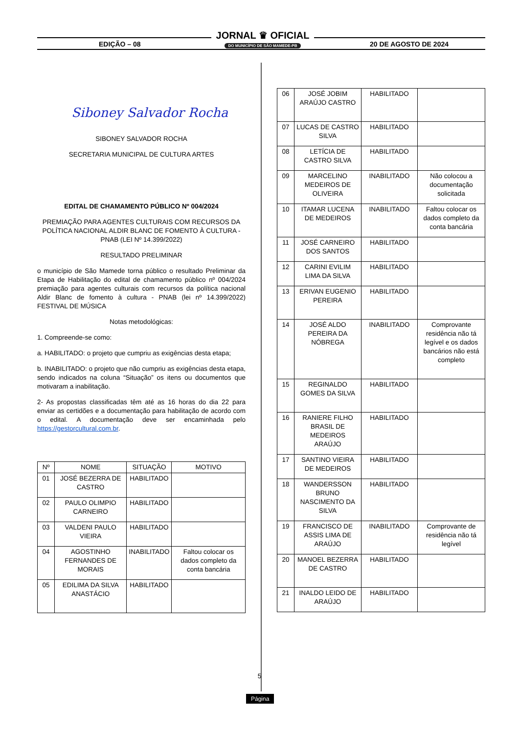EDIÇÃO – 08 20 DE AGOSTO DE 2024
JORNAL ♛ OFICIAL
DO MUNICÍPIO DE SÃO MAMEDE-PB
Siboney Salvador Rocha
SIBONEY SALVADOR ROCHA
SECRETARIA MUNICIPAL DE CULTURA ARTES
EDITAL DE CHAMAMENTO PÚBLICO Nº 004/2024
PREMIAÇÃO PARA AGENTES CULTURAIS COM RECURSOS DA POLÍTICA NACIONAL ALDIR BLANC DE FOMENTO À CULTURA - PNAB (LEI Nº 14.399/2022)
RESULTADO PRELIMINAR
o município de São Mamede torna público o resultado Preliminar da Etapa de Habilitação do edital de chamamento público nº 004/2024 premiação para agentes culturais com recursos da política nacional Aldir Blanc de fomento à cultura - PNAB (lei nº 14.399/2022) FESTIVAL DE MÚSICA
Notas metodológicas:
1. Compreende-se como:
a. HABILITADO: o projeto que cumpriu as exigências desta etapa;
b. INABILITADO: o projeto que não cumpriu as exigências desta etapa, sendo indicados na coluna “Situação” os itens ou documentos que motivaram a inabilitação.
2- As propostas classificadas têm até as 16 horas do dia 22 para enviar as certidões e a documentação para habilitação de acordo com o edital. A documentação deve ser encaminhada pelo https://gestorcultural.com.br.
| Nº | NOME | SITUAÇÃO | MOTIVO |
| --- | --- | --- | --- |
| 01 | JOSÉ BEZERRA DE CASTRO | HABILITADO | |
| 02 | PAULO OLIMPIO CARNEIRO | HABILITADO | |
| 03 | VALDENI PAULO VIEIRA | HABILITADO | |
| 04 | AGOSTINHO FERNANDES DE MORAIS | INABILITADO | Faltou colocar os dados completo da conta bancária |
| 05 | EDILIMA DA SILVA ANASTÁCIO | HABILITADO | |
| 06 | JOSÉ JOBIM ARAÚJO CASTRO | HABILITADO | |
| 07 | LUCAS DE CASTRO SILVA | HABILITADO | |
| 08 | LETÍCIA DE CASTRO SILVA | HABILITADO | |
| 09 | MARCELINO MEDEIROS DE OLIVEIRA | INABILITADO | Não colocou a documentação solicitada |
| 10 | ITAMAR LUCENA DE MEDEIROS | INABILITADO | Faltou colocar os dados completo da conta bancária |
| 11 | JOSÉ CARNEIRO DOS SANTOS | HABILITADO | |
| 12 | CARINI EVILIM LIMA DA SILVA | HABILITADO | |
| 13 | ERIVAN EUGENIO PEREIRA | HABILITADO | |
| 14 | JOSÉ ALDO PEREIRA DA NÓBREGA | INABILITADO | Comprovante residência não tá legível e os dados bancários não está completo |
| 15 | REGINALDO GOMES DA SILVA | HABILITADO | |
| 16 | RANIERE FILHO BRASIL DE MEDEIROS ARAÚJO | HABILITADO | |
| 17 | SANTINO VIEIRA DE MEDEIROS | HABILITADO | |
| 18 | WANDERSSON BRUNO NASCIMENTO DA SILVA | HABILITADO | |
| 19 | FRANCISCO DE ASSIS LIMA DE ARAÚJO | INABILITADO | Comprovante de residência não tá legível |
| 20 | MANOEL BEZERRA DE CASTRO | HABILITADO | |
| 21 | INALDO LEIDO DE ARAÚJO | HABILITADO | |
5
Página